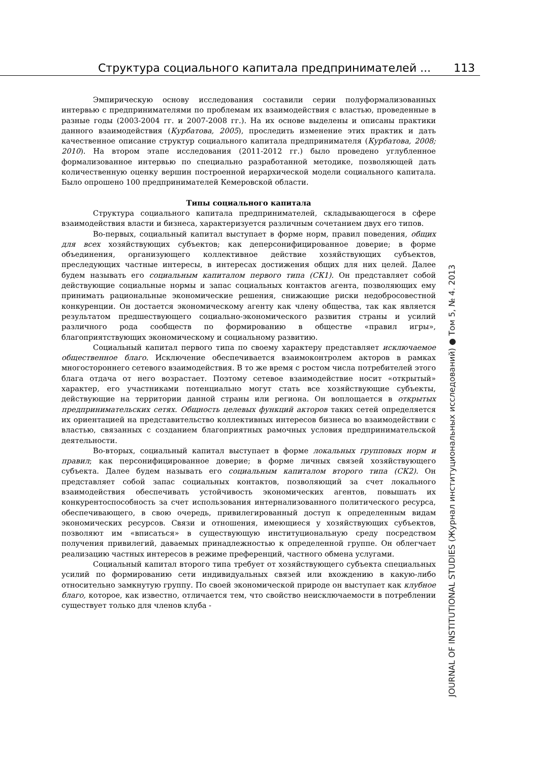Структура социального капитала предпринимателей ... 113
JOURNAL OF INSTITUTIONAL STUDIES (Журнал институциональных исследований) ● Том 5, № 4. 2013
Эмпирическую основу исследования составили серии полуформализованных интервью с предпринимателями по проблемам их взаимодействия с властью, проведенные в разные годы (2003-2004 гг. и 2007-2008 гг.). На их основе выделены и описаны практики данного взаимодействия (Курбатова, 2005), проследить изменение этих практик и дать качественное описание структур социального капитала предпринимателя (Курбатова, 2008; 2010). На втором этапе исследования (2011-2012 гг.) было проведено углубленное формализованное интервью по специально разработанной методике, позволяющей дать количественную оценку вершин построенной иерархической модели социального капитала. Было опрошено 100 предпринимателей Кемеровской области.
Типы социального капитала
Структура социального капитала предпринимателей, складывающегося в сфере взаимодействия власти и бизнеса, характеризуется различным сочетанием двух его типов.
Во-первых, социальный капитал выступает в форме норм, правил поведения, общих для всех хозяйствующих субъектов; как деперсонифицированное доверие; в форме объединения, организующего коллективное действие хозяйствующих субъектов, преследующих частные интересы, в интересах достижения общих для них целей. Далее будем называть его социальным капиталом первого типа (СК1). Он представляет собой действующие социальные нормы и запас социальных контактов агента, позволяющих ему принимать рациональные экономические решения, снижающие риски недобросовестной конкуренции. Он достается экономическому агенту как члену общества, так как является результатом предшествующего социально-экономического развития страны и усилий различного рода сообществ по формированию в обществе «правил игры», благоприятствующих экономическому и социальному развитию.
Социальный капитал первого типа по своему характеру представляет исключаемое общественное благо. Исключение обеспечивается взаимоконтролем акторов в рамках многостороннего сетевого взаимодействия. В то же время с ростом числа потребителей этого блага отдача от него возрастает. Поэтому сетевое взаимодействие носит «открытый» характер, его участниками потенциально могут стать все хозяйствующие субъекты, действующие на территории данной страны или региона. Он воплощается в открытых предпринимательских сетях. Общность целевых функций акторов таких сетей определяется их ориентацией на представительство коллективных интересов бизнеса во взаимодействии с властью, связанных с созданием благоприятных рамочных условия предпринимательской деятельности.
Во-вторых, социальный капитал выступает в форме локальных групповых норм и правил; как персонифицированное доверие; в форме личных связей хозяйствующего субъекта. Далее будем называть его социальным капиталом второго типа (СК2). Он представляет собой запас социальных контактов, позволяющий за счет локального взаимодействия обеспечивать устойчивость экономических агентов, повышать их конкурентоспособность за счет использования интернализованного политического ресурса, обеспечивающего, в свою очередь, привилегированный доступ к определенным видам экономических ресурсов. Связи и отношения, имеющиеся у хозяйствующих субъектов, позволяют им «вписаться» в существующую институциональную среду посредством получения привилегий, даваемых принадлежностью к определенной группе. Он облегчает реализацию частных интересов в режиме преференций, частного обмена услугами.
Социальный капитал второго типа требует от хозяйствующего субъекта специальных усилий по формированию сети индивидуальных связей или вхождению в какую-либо относительно замкнутую группу. По своей экономической природе он выступает как клубное благо, которое, как известно, отличается тем, что свойство неисключаемости в потреблении существует только для членов клуба -